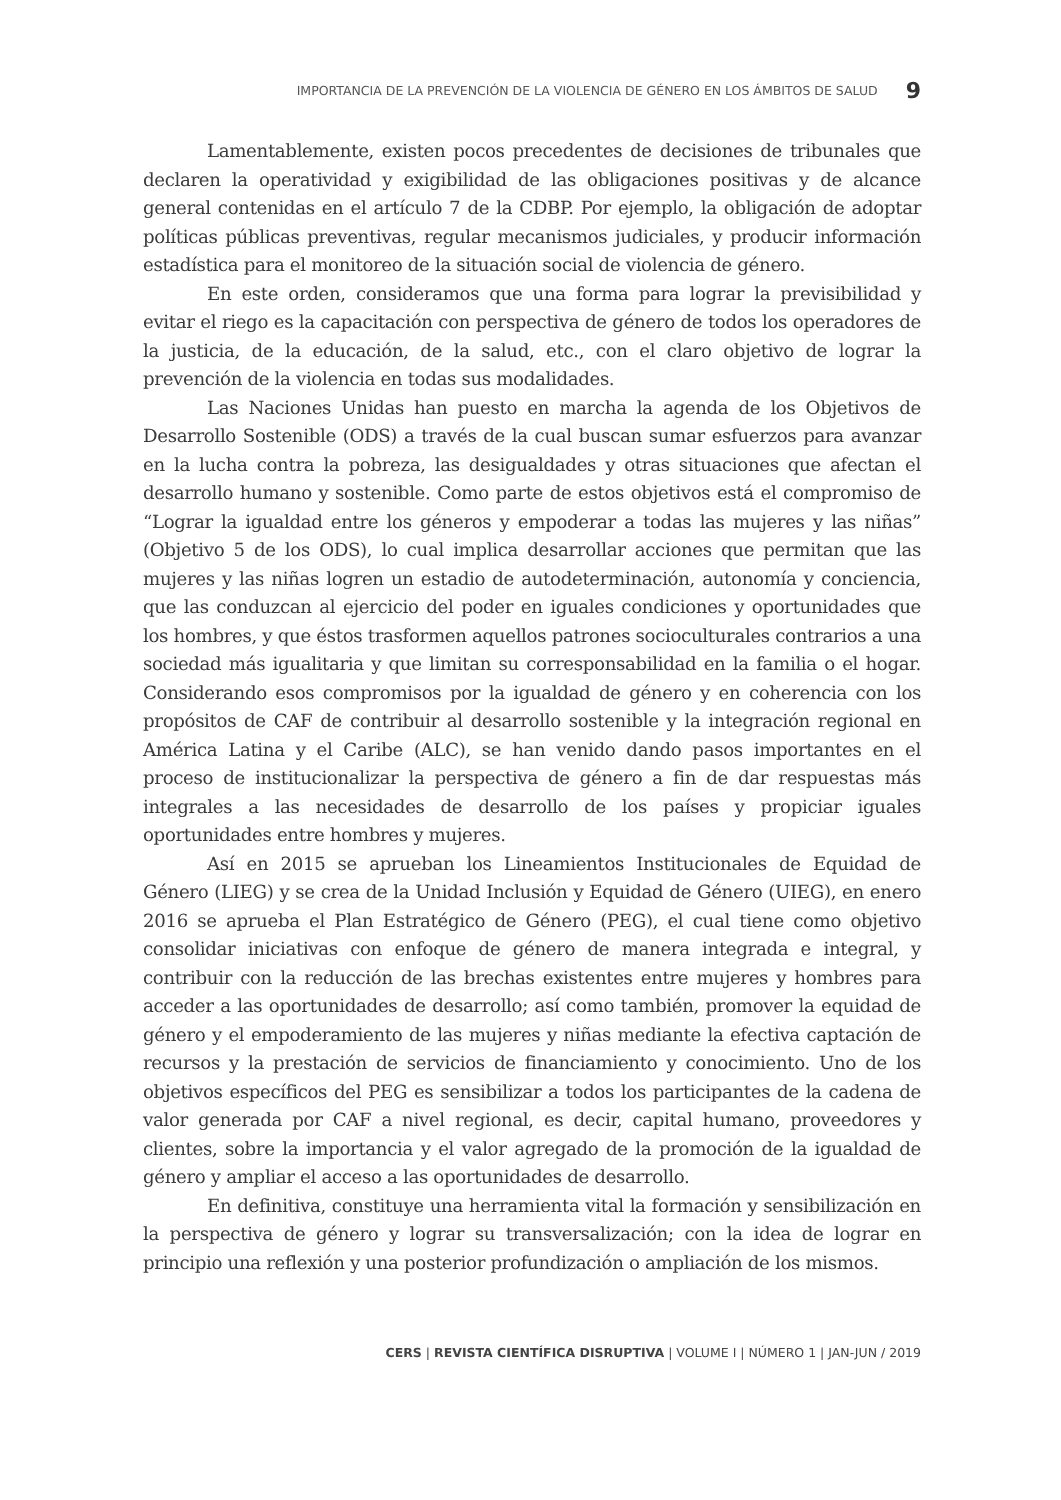IMPORTANCIA DE LA PREVENCIÓN DE LA VIOLENCIA DE GÉNERO EN LOS ÁMBITOS DE SALUD 9
Lamentablemente, existen pocos precedentes de decisiones de tribunales que declaren la operatividad y exigibilidad de las obligaciones positivas y de alcance general contenidas en el artículo 7 de la CDBP. Por ejemplo, la obligación de adoptar políticas públicas preventivas, regular mecanismos judiciales, y producir información estadística para el monitoreo de la situación social de violencia de género.
En este orden, consideramos que una forma para lograr la previsibilidad y evitar el riego es la capacitación con perspectiva de género de todos los operadores de la justicia, de la educación, de la salud, etc., con el claro objetivo de lograr la prevención de la violencia en todas sus modalidades.
Las Naciones Unidas han puesto en marcha la agenda de los Objetivos de Desarrollo Sostenible (ODS) a través de la cual buscan sumar esfuerzos para avanzar en la lucha contra la pobreza, las desigualdades y otras situaciones que afectan el desarrollo humano y sostenible. Como parte de estos objetivos está el compromiso de “Lograr la igualdad entre los géneros y empoderar a todas las mujeres y las niñas” (Objetivo 5 de los ODS), lo cual implica desarrollar acciones que permitan que las mujeres y las niñas logren un estadio de autodeterminación, autonomía y conciencia, que las conduzcan al ejercicio del poder en iguales condiciones y oportunidades que los hombres, y que éstos trasformen aquellos patrones socioculturales contrarios a una sociedad más igualitaria y que limitan su corresponsabilidad en la familia o el hogar. Considerando esos compromisos por la igualdad de género y en coherencia con los propósitos de CAF de contribuir al desarrollo sostenible y la integración regional en América Latina y el Caribe (ALC), se han venido dando pasos importantes en el proceso de institucionalizar la perspectiva de género a fin de dar respuestas más integrales a las necesidades de desarrollo de los países y propiciar iguales oportunidades entre hombres y mujeres.
Así en 2015 se aprueban los Lineamientos Institucionales de Equidad de Género (LIEG) y se crea de la Unidad Inclusión y Equidad de Género (UIEG), en enero 2016 se aprueba el Plan Estratégico de Género (PEG), el cual tiene como objetivo consolidar iniciativas con enfoque de género de manera integrada e integral, y contribuir con la reducción de las brechas existentes entre mujeres y hombres para acceder a las oportunidades de desarrollo; así como también, promover la equidad de género y el empoderamiento de las mujeres y niñas mediante la efectiva captación de recursos y la prestación de servicios de financiamiento y conocimiento. Uno de los objetivos específicos del PEG es sensibilizar a todos los participantes de la cadena de valor generada por CAF a nivel regional, es decir, capital humano, proveedores y clientes, sobre la importancia y el valor agregado de la promoción de la igualdad de género y ampliar el acceso a las oportunidades de desarrollo.
En definitiva, constituye una herramienta vital la formación y sensibilización en la perspectiva de género y lograr su transversalización; con la idea de lograr en principio una reflexión y una posterior profundización o ampliación de los mismos.
CERS | REVISTA CIENTÍFICA DISRUPTIVA | VOLUME I | NÚMERO 1 | JAN-JUN / 2019